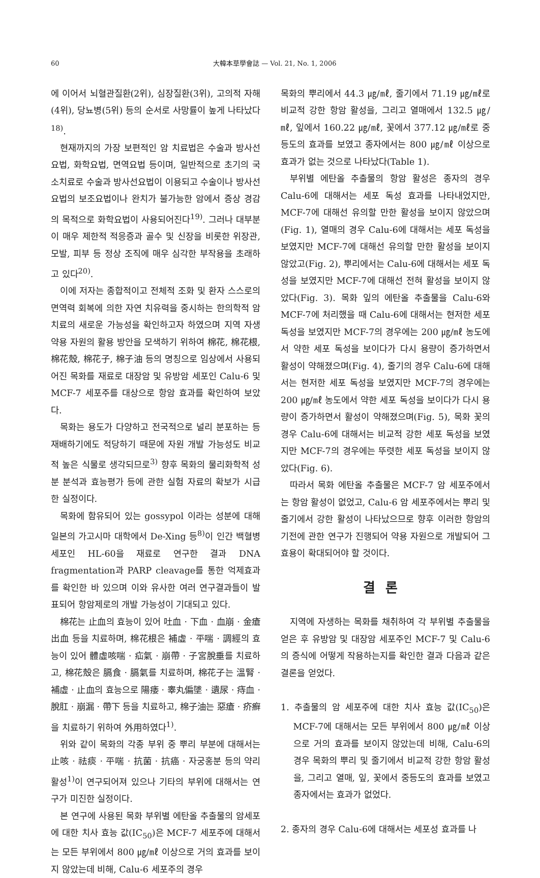60 大韓本草學會誌 — Vol. 21, No. 1, 2006
에 이어서 뇌혈관질환(2위), 심장질환(3위), 고의적 자해(4위), 당뇨병(5위) 등의 순서로 사망률이 높게 나타났다<sup>18)</sup>.
현재까지의 가장 보편적인 암 치료법은 수술과 방사선요법, 화학요법, 면역요법 등이며, 일반적으로 초기의 국소치료로 수술과 방사선요법이 이용되고 수술이나 방사선요법의 보조요법이나 완치가 불가능한 암에서 증상 경감의 목적으로 화학요법이 사용되어진다<sup>19)</sup>. 그러나 대부분이 매우 제한적 적응증과 골수 및 신장을 비롯한 위장관, 모발, 피부 등 정상 조직에 매우 심각한 부작용을 초래하고 있다<sup>20)</sup>.
이에 저자는 종합적이고 전체적 조화 및 환자 스스로의 면역력 회복에 의한 자연 치유력을 중시하는 한의학적 암 치료의 새로운 가능성을 확인하고자 하였으며 지역 자생 약용 자원의 활용 방안을 모색하기 위하여 棉花, 棉花根, 棉花殼, 棉花子, 棉子油 등의 명칭으로 임상에서 사용되어진 목화를 재료로 대장암 및 유방암 세포인 Calu-6 및 MCF-7 세포주를 대상으로 항암 효과를 확인하여 보았다.
목화는 용도가 다양하고 전국적으로 널리 분포하는 등 재배하기에도 적당하기 때문에 자원 개발 가능성도 비교적 높은 식물로 생각되므로<sup>3)</sup> 향후 목화의 물리화학적 성분 분석과 효능평가 등에 관한 실험 자료의 확보가 시급한 실정이다.
목화에 함유되어 있는 gossypol 이라는 성분에 대해 일본의 가고시마 대학에서 De-Xing 등<sup>8)</sup>이 인간 백혈병 세포인 HL-60을 재료로 연구한 결과 DNA fragmentation과 PARP cleavage를 통한 억제효과를 확인한 바 있으며 이와 유사한 여러 연구결과들이 발표되어 항암제로의 개발 가능성이 기대되고 있다.
棉花는 止血의 효능이 있어 吐血 · 下血 · 血崩 · 金瘡出血 등을 치료하며, 棉花根은 補虛 · 平喘 · 調經의 효능이 있어 體虛咳喘 · 疝氣 · 崩帶 · 子宮脫垂를 치료하고, 棉花殼은 膈食 · 膈氣를 치료하며, 棉花子는 溫腎 · 補虛 · 止血의 효능으로 陽痿 · 睾丸偏墜 · 遺尿 · 痔血 · 脫肛 · 崩漏 · 帶下 등을 치료하고, 棉子油는 惡瘡 · 疥癬을 치료하기 위하여 外用하였다<sup>1)</sup>.
위와 같이 목화의 각종 부위 중 뿌리 부분에 대해서는 止咳 · 祛痰 · 平喘 · 抗菌 · 抗癌 · 자궁홍분 등의 약리 활성<sup>1)</sup>이 연구되어져 있으나 기타의 부위에 대해서는 연구가 미진한 실정이다.
본 연구에 사용된 목화 부위별 에탄올 추출물의 암세포에 대한 치사 효능 값(IC<sub>50</sub>)은 MCF-7 세포주에 대해서는 모든 부위에서 800 ㎍/㎖ 이상으로 거의 효과를 보이지 않았는데 비해, Calu-6 세포주의 경우
목화의 뿌리에서 44.3 ㎍/㎖, 줄기에서 71.19 ㎍/㎖로 비교적 강한 항암 활성을, 그리고 열매에서 132.5 ㎍/㎖, 잎에서 160.22 ㎍/㎖, 꽃에서 377.12 ㎍/㎖로 중등도의 효과를 보였고 종자에서는 800 ㎍/㎖ 이상으로 효과가 없는 것으로 나타났다(Table 1).
부위별 에탄올 추출물의 항암 활성은 종자의 경우 Calu-6에 대해서는 세포 독성 효과를 나타내었지만, MCF-7에 대해선 유의할 만한 활성을 보이지 않았으며(Fig. 1), 열매의 경우 Calu-6에 대해서는 세포 독성을 보였지만 MCF-7에 대해선 유의할 만한 활성을 보이지 않았고(Fig. 2), 뿌리에서는 Calu-6에 대해서는 세포 독성을 보였지만 MCF-7에 대해선 전혀 활성을 보이지 않았다(Fig. 3). 목화 잎의 에탄올 추출물을 Calu-6와 MCF-7에 처리했을 때 Calu-6에 대해서는 현저한 세포 독성을 보였지만 MCF-7의 경우에는 200 ㎍/㎖ 농도에서 약한 세포 독성을 보이다가 다시 용량이 증가하면서 활성이 약해졌으며(Fig. 4), 줄기의 경우 Calu-6에 대해서는 현저한 세포 독성을 보였지만 MCF-7의 경우에는 200 ㎍/㎖ 농도에서 약한 세포 독성을 보이다가 다시 용량이 증가하면서 활성이 약해졌으며(Fig. 5), 목화 꽃의 경우 Calu-6에 대해서는 비교적 강한 세포 독성을 보였지만 MCF-7의 경우에는 뚜렷한 세포 독성을 보이지 않았다(Fig. 6).
따라서 목화 에탄올 추출물은 MCF-7 암 세포주에서는 항암 활성이 없었고, Calu-6 암 세포주에서는 뿌리 및 줄기에서 강한 활성이 나타났으므로 향후 이러한 항암의 기전에 관한 연구가 진행되어 약용 자원으로 개발되어 그 효용이 확대되어야 할 것이다.
결론
지역에 자생하는 목화를 채취하여 각 부위별 추출물을 얻은 후 유방암 및 대장암 세포주인 MCF-7 및 Calu-6의 증식에 어떻게 작용하는지를 확인한 결과 다음과 같은 결론을 얻었다.
1. 추출물의 암 세포주에 대한 치사 효능 값(IC<sub>50</sub>)은 MCF-7에 대해서는 모든 부위에서 800 ㎍/㎖ 이상으로 거의 효과를 보이지 않았는데 비해, Calu-6의 경우 목화의 뿌리 및 줄기에서 비교적 강한 항암 활성을, 그리고 열매, 잎, 꽃에서 중등도의 효과를 보였고 종자에서는 효과가 없었다.
2. 종자의 경우 Calu-6에 대해서는 세포성 효과를 나